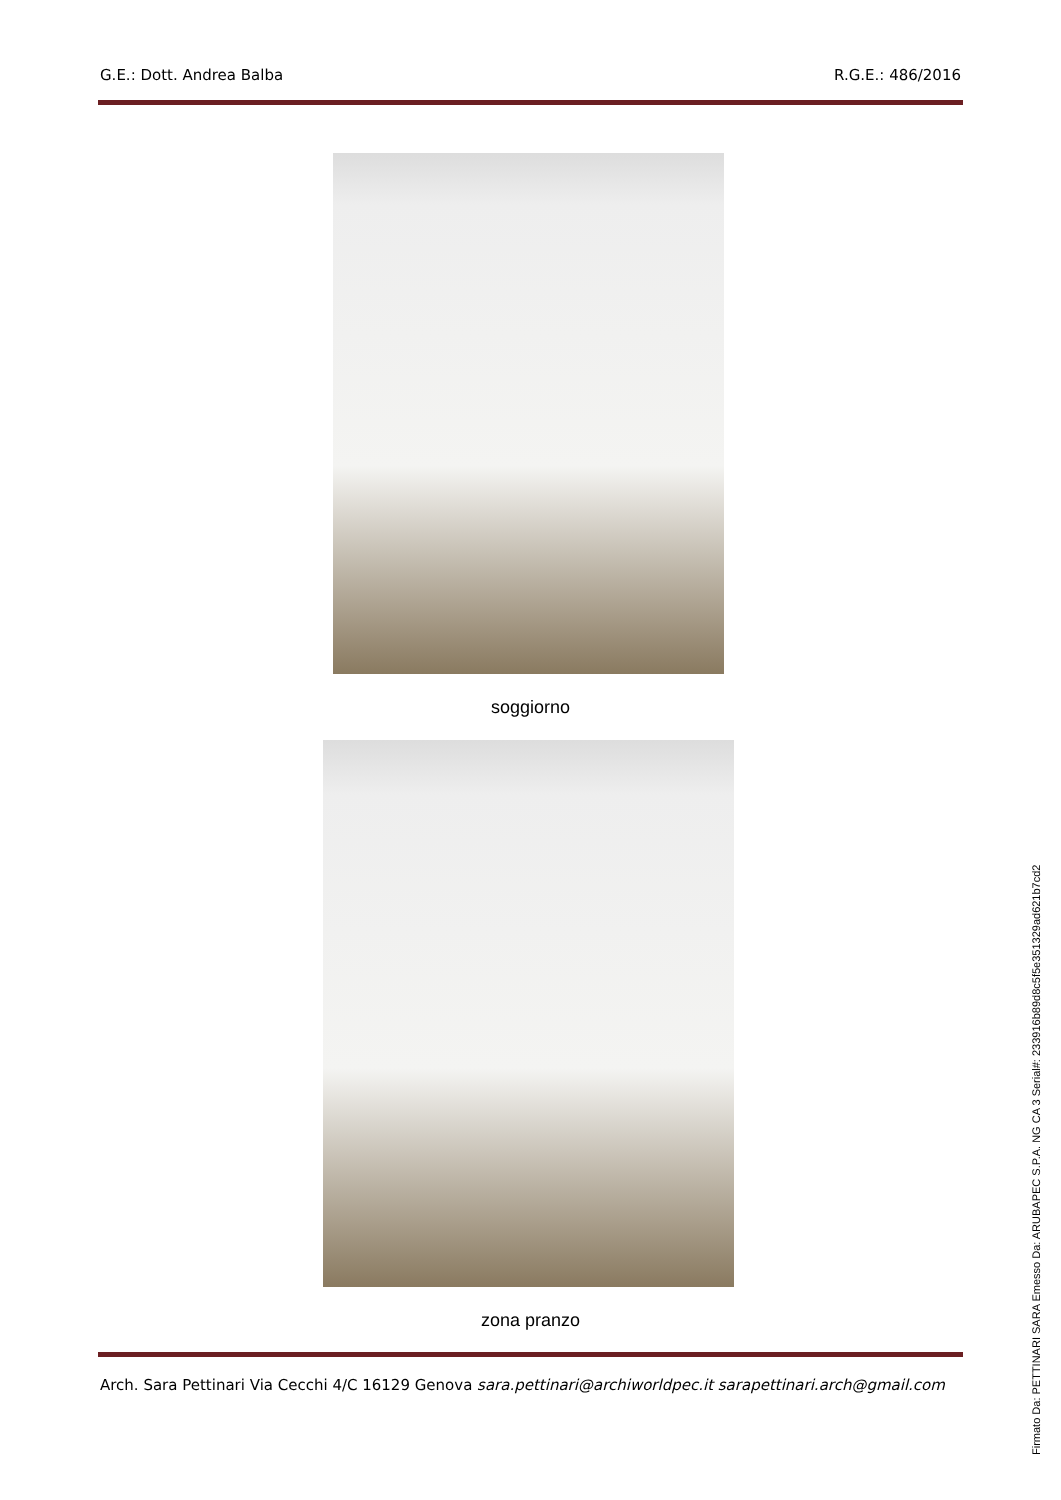G.E.: Dott. Andrea Balba R.G.E.: 486/2016
soggiorno
zona pranzo
Arch. Sara Pettinari Via Cecchi 4/C 16129 Genova sara.pettinari@archiworldpec.it sarapettinari.arch@gmail.com
Firmato Da: PETTINARI SARA Emesso Da: ARUBAPEC S.P.A. NG CA 3 Serial#: 233916b89d8c5f5e351329ad621b7cd2